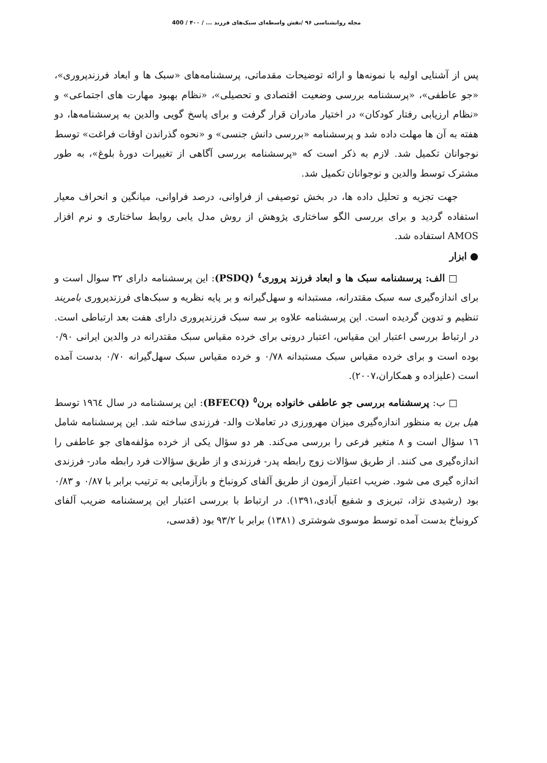مجله روانشناسی ۹۶ /نقش واسطه‌ای سبک‌های فرزند ... / ۴۰۰ / 400
پس از آشنایی اولیه با نمونه‌ها و ارائه توضیحات مقدماتی، پرسشنامه‌های «سبک ها و ابعاد فرزندپروری»، «جو عاطفی»، «پرسشنامه بررسی وضعیت اقتصادی و تحصیلی»، «نظام بهبود مهارت های اجتماعی» و «نظام ارزیابی رفتار کودکان» در اختیار مادران قرار گرفت و برای پاسخ گویی والدین به پرسشنامه‌ها، دو هفته به آن ها مهلت داده شد و پرسشنامه «بررسی دانش جنسی» و «نحوه گذراندن اوقات فراغت» توسط نوجوانان تکمیل شد. لازم به ذکر است که «پرسشنامه بررسی آگاهی از تغییرات دورۀ بلوغ»، به طور مشترک توسط والدین و نوجوانان تکمیل شد.
جهت تجزیه و تحلیل داده ها، در بخش توصیفی از فراوانی، درصد فراوانی، میانگین و انحراف معیار استفاده گردید و برای بررسی الگو ساختاری پژوهش از روش مدل یابی روابط ساختاری و نرم افزار AMOS استفاده شد.
● ابزار
□ الف: پرسشنامه سبک ها و ابعاد فرزند پروری<sup>٤</sup> (PSDQ): این پرسشنامه دارای ۳۲ سوال است و برای اندازه‌گیری سه سبک مقتدرانه، مستبدانه و سهل‌گیرانه و بر پایه نظریه و سبک‌های فرزندپروری بامریند تنظیم و تدوین گردیده است. این پرسشنامه علاوه بر سه سبک فرزندپروری دارای هفت بعد ارتباطی است. در ارتباط بررسی اعتبار این مقیاس، اعتبار درونی برای خرده مقیاس سبک مقتدرانه در والدین ایرانی ۰/۹۰ بوده است و برای خرده مقیاس سبک مستبدانه ۰/۷۸ و خرده مقیاس سبک سهل‌گیرانه ۰/۷۰ بدست آمده است (علیزاده و همکاران،۲۰۰۷).
□ ب: پرسشنامه بررسی جو عاطفی خانواده برن<sup>٥</sup> (BFECQ): این پرسشنامه در سال ١٩٦٤ توسط هیل برن به منظور اندازه‌گیری میزان مهرورزی در تعاملات والد- فرزندی ساخته شد. این پرسشنامه شامل ١٦ سؤال است و ٨ متغیر فرعی را بررسی می‌کند. هر دو سؤال یکی از خرده مؤلفه‌های جو عاطفی را اندازه‌گیری می کنند. از طریق سؤالات زوج رابطه پدر- فرزندی و از طریق سؤالات فرد رابطه مادر- فرزندی اندازه گیری می شود. ضریب اعتبار آزمون از طریق آلفای کرونباخ و بازآزمایی به ترتیب برابر با ۰/۸۷ و ۰/۸۳ بود (رشیدی نژاد، تبریزی و شفیع آبادی،۱۳۹۱). در ارتباط با بررسی اعتبار این پرسشنامه ضریب آلفای کرونباخ بدست آمده توسط موسوی شوشتری (۱۳۸۱) برابر با ۹۳/۲ بود (قدسی،